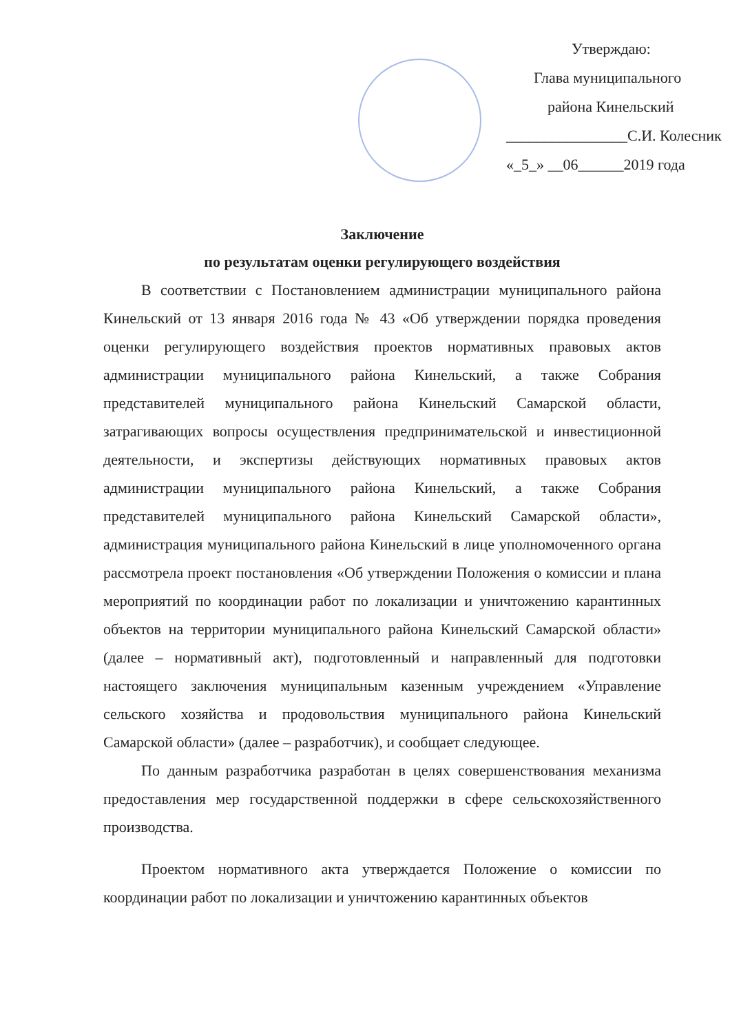Утверждаю:
Глава муниципального
района Кинельский
________________С.И. Колесник
«_5_» __06______2019 года
Заключение
по результатам оценки регулирующего воздействия
В соответствии с Постановлением администрации муниципального района Кинельский от 13 января 2016 года № 43 «Об утверждении порядка проведения оценки регулирующего воздействия проектов нормативных правовых актов администрации муниципального района Кинельский, а также Собрания представителей муниципального района Кинельский Самарской области, затрагивающих вопросы осуществления предпринимательской и инвестиционной деятельности, и экспертизы действующих нормативных правовых актов администрации муниципального района Кинельский, а также Собрания представителей муниципального района Кинельский Самарской области», администрация муниципального района Кинельский в лице уполномоченного органа рассмотрела проект постановления «Об утверждении Положения о комиссии и плана мероприятий по координации работ по локализации и уничтожению карантинных объектов на территории муниципального района Кинельский Самарской области» (далее – нормативный акт), подготовленный и направленный для подготовки настоящего заключения муниципальным казенным учреждением «Управление сельского хозяйства и продовольствия муниципального района Кинельский Самарской области» (далее – разработчик), и сообщает следующее.
По данным разработчика разработан в целях совершенствования механизма предоставления мер государственной поддержки в сфере сельскохозяйственного производства.
Проектом нормативного акта утверждается Положение о комиссии по координации работ по локализации и уничтожению карантинных объектов